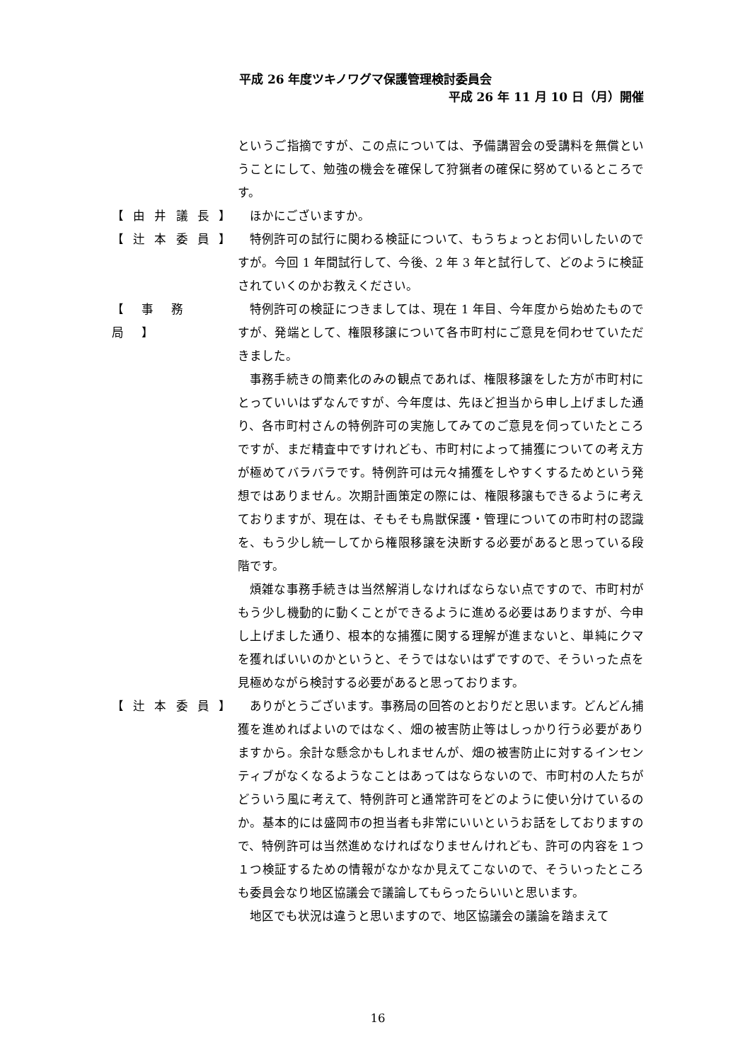平成 26 年度ツキノワグマ保護管理検討委員会
平成 26 年 11 月 10 日（月）開催
というご指摘ですが、この点については、予備講習会の受講料を無償ということにして、勉強の機会を確保して狩猟者の確保に努めているところです。
【 由 井 議 長 】
ほかにございますか。
【 辻 本 委 員 】
特例許可の試行に関わる検証について、もうちょっとお伺いしたいのですが。今回 1 年間試行して、今後、2 年 3 年と試行して、どのように検証されていくのかお教えください。
【　事　務　局　】
特例許可の検証につきましては、現在 1 年目、今年度から始めたものですが、発端として、権限移譲について各市町村にご意見を伺わせていただきました。
事務手続きの簡素化のみの観点であれば、権限移譲をした方が市町村にとっていいはずなんですが、今年度は、先ほど担当から申し上げました通り、各市町村さんの特例許可の実施してみてのご意見を伺っていたところですが、まだ精査中ですけれども、市町村によって捕獲についての考え方が極めてバラバラです。特例許可は元々捕獲をしやすくするためという発想ではありません。次期計画策定の際には、権限移譲もできるように考えておりますが、現在は、そもそも鳥獣保護・管理についての市町村の認識を、もう少し統一してから権限移譲を決断する必要があると思っている段階です。
煩雑な事務手続きは当然解消しなければならない点ですので、市町村がもう少し機動的に動くことができるように進める必要はありますが、今申し上げました通り、根本的な捕獲に関する理解が進まないと、単純にクマを獲ればいいのかというと、そうではないはずですので、そういった点を見極めながら検討する必要があると思っております。
【 辻 本 委 員 】
ありがとうございます。事務局の回答のとおりだと思います。どんどん捕獲を進めればよいのではなく、畑の被害防止等はしっかり行う必要がありますから。余計な懸念かもしれませんが、畑の被害防止に対するインセンティブがなくなるようなことはあってはならないので、市町村の人たちがどういう風に考えて、特例許可と通常許可をどのように使い分けているのか。基本的には盛岡市の担当者も非常にいいというお話をしておりますので、特例許可は当然進めなければなりませんけれども、許可の内容を１つ１つ検証するための情報がなかなか見えてこないので、そういったところも委員会なり地区協議会で議論してもらったらいいと思います。
地区でも状況は違うと思いますので、地区協議会の議論を踏まえて
16